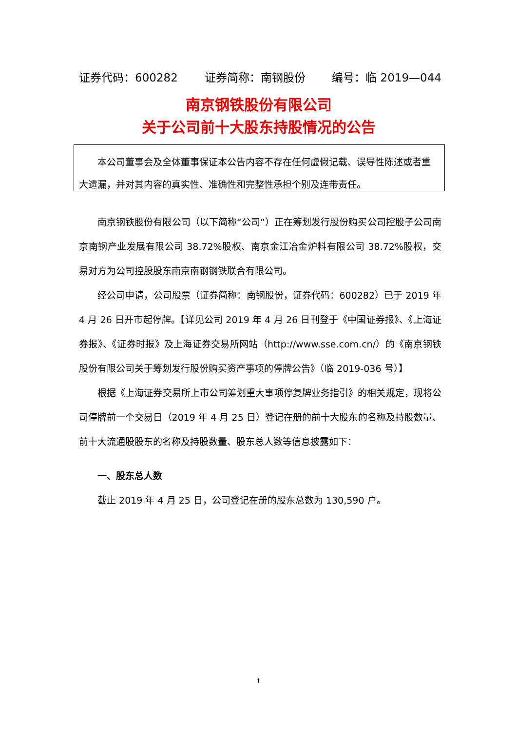证券代码：600282 证券简称：南钢股份 编号：临 2019—044
南京钢铁股份有限公司
关于公司前十大股东持股情况的公告
本公司董事会及全体董事保证本公告内容不存在任何虚假记载、误导性陈述或者重大遗漏，并对其内容的真实性、准确性和完整性承担个别及连带责任。
南京钢铁股份有限公司（以下简称“公司”）正在筹划发行股份购买公司控股子公司南京南钢产业发展有限公司 38.72%股权、南京金江冶金炉料有限公司 38.72%股权，交易对方为公司控股股东南京南钢钢铁联合有限公司。
经公司申请，公司股票（证券简称：南钢股份，证券代码：600282）已于 2019 年 4 月 26 日开市起停牌。【详见公司 2019 年 4 月 26 日刊登于《中国证券报》、《上海证券报》、《证券时报》及上海证券交易所网站（http://www.sse.com.cn/）的《南京钢铁股份有限公司关于筹划发行股份购买资产事项的停牌公告》（临 2019-036 号）】
根据《上海证券交易所上市公司筹划重大事项停复牌业务指引》的相关规定，现将公司停牌前一个交易日（2019 年 4 月 25 日）登记在册的前十大股东的名称及持股数量、前十大流通股股东的名称及持股数量、股东总人数等信息披露如下：
一、股东总人数
截止 2019 年 4 月 25 日，公司登记在册的股东总数为 130,590 户。
1